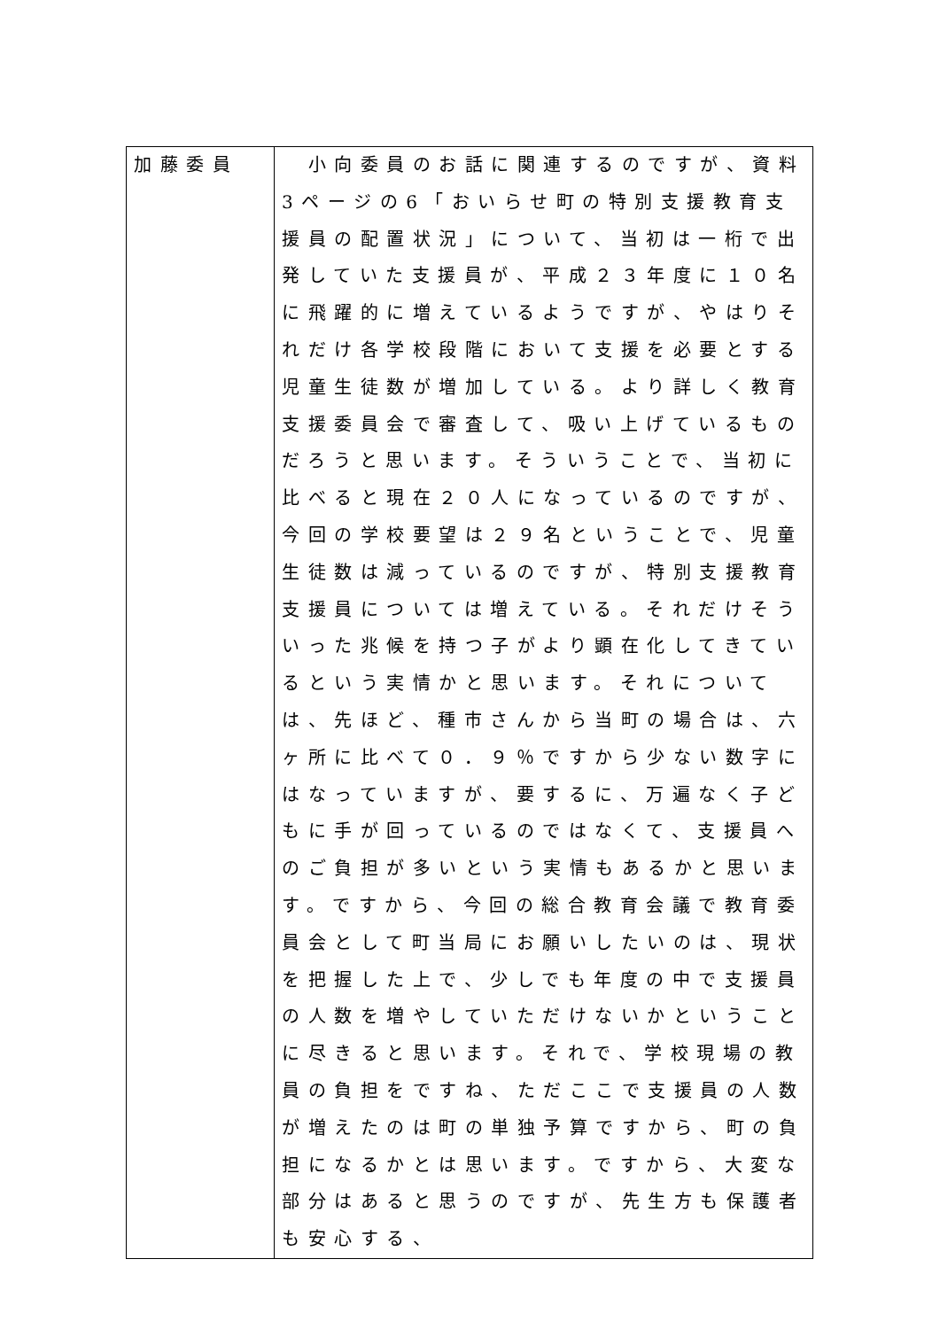| 加藤委員 | 小向委員のお話に関連するのですが、資料3ページの6「おいらせ町の特別支援教育支援員の配置状況」について、当初は一桁で出発していた支援員が、平成２３年度に１０名に飛躍的に増えているようですが、やはりそれだけ各学校段階において支援を必要とする児童生徒数が増加している。より詳しく教育支援委員会で審査して、吸い上げているものだろうと思います。そういうことで、当初に比べると現在２０人になっているのですが、今回の学校要望は２９名ということで、児童生徒数は減っているのですが、特別支援教育支援員については増えている。それだけそういった兆候を持つ子がより顕在化してきているという実情かと思います。それについては、先ほど、種市さんから当町の場合は、六ヶ所に比べて０．９％ですから少ない数字にはなっていますが、要するに、万遍なく子どもに手が回っているのではなくて、支援員へのご負担が多いという実情もあるかと思います。ですから、今回の総合教育会議で教育委員会として町当局にお願いしたいのは、現状を把握した上で、少しでも年度の中で支援員の人数を増やしていただけないかということに尽きると思います。それで、学校現場の教員の負担をですね、ただここで支援員の人数が増えたのは町の単独予算ですから、町の負担になるかとは思います。ですから、大変な部分はあると思うのですが、先生方も保護者も安心する、 |